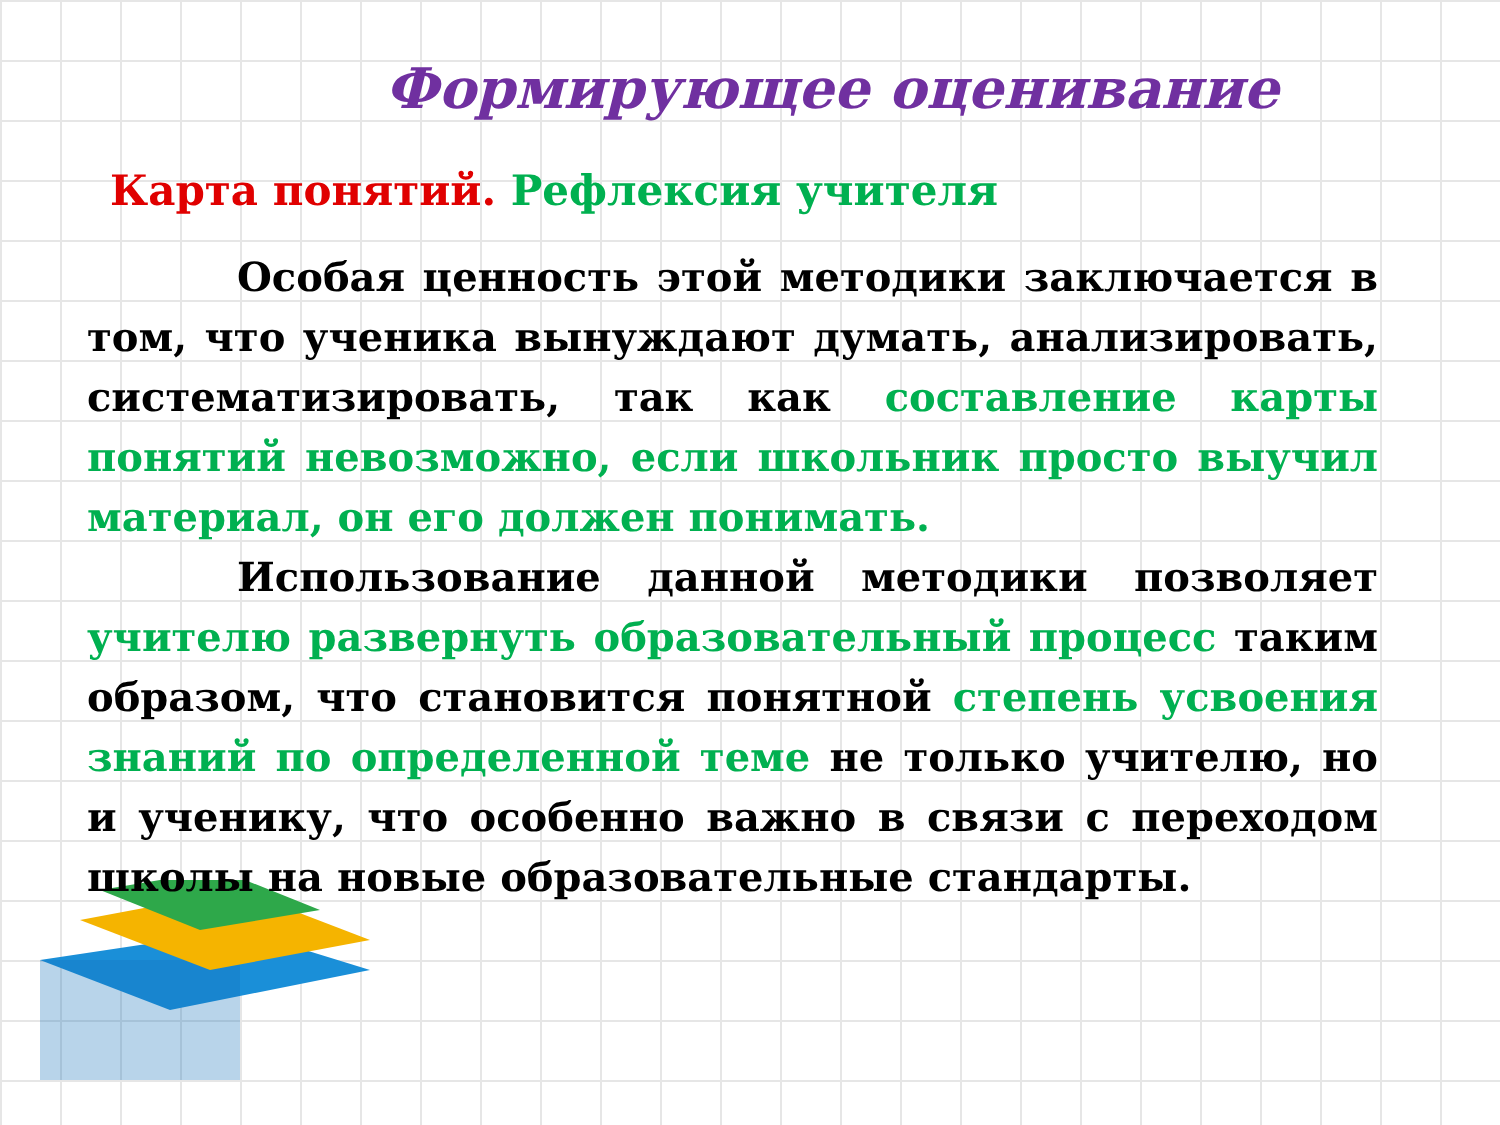Формирующее оценивание
Карта понятий. Рефлексия учителя
Особая ценность этой методики заключается в том, что ученика вынуждают думать, анализировать, систематизировать, так как составление карты понятий невозможно, если школьник просто выучил материал, он его должен понимать.
Использование данной методики позволяет учителю развернуть образовательный процесс таким образом, что становится понятной степень усвоения знаний по определенной теме не только учителю, но и ученику, что особенно важно в связи с переходом школы на новые образовательные стандарты.